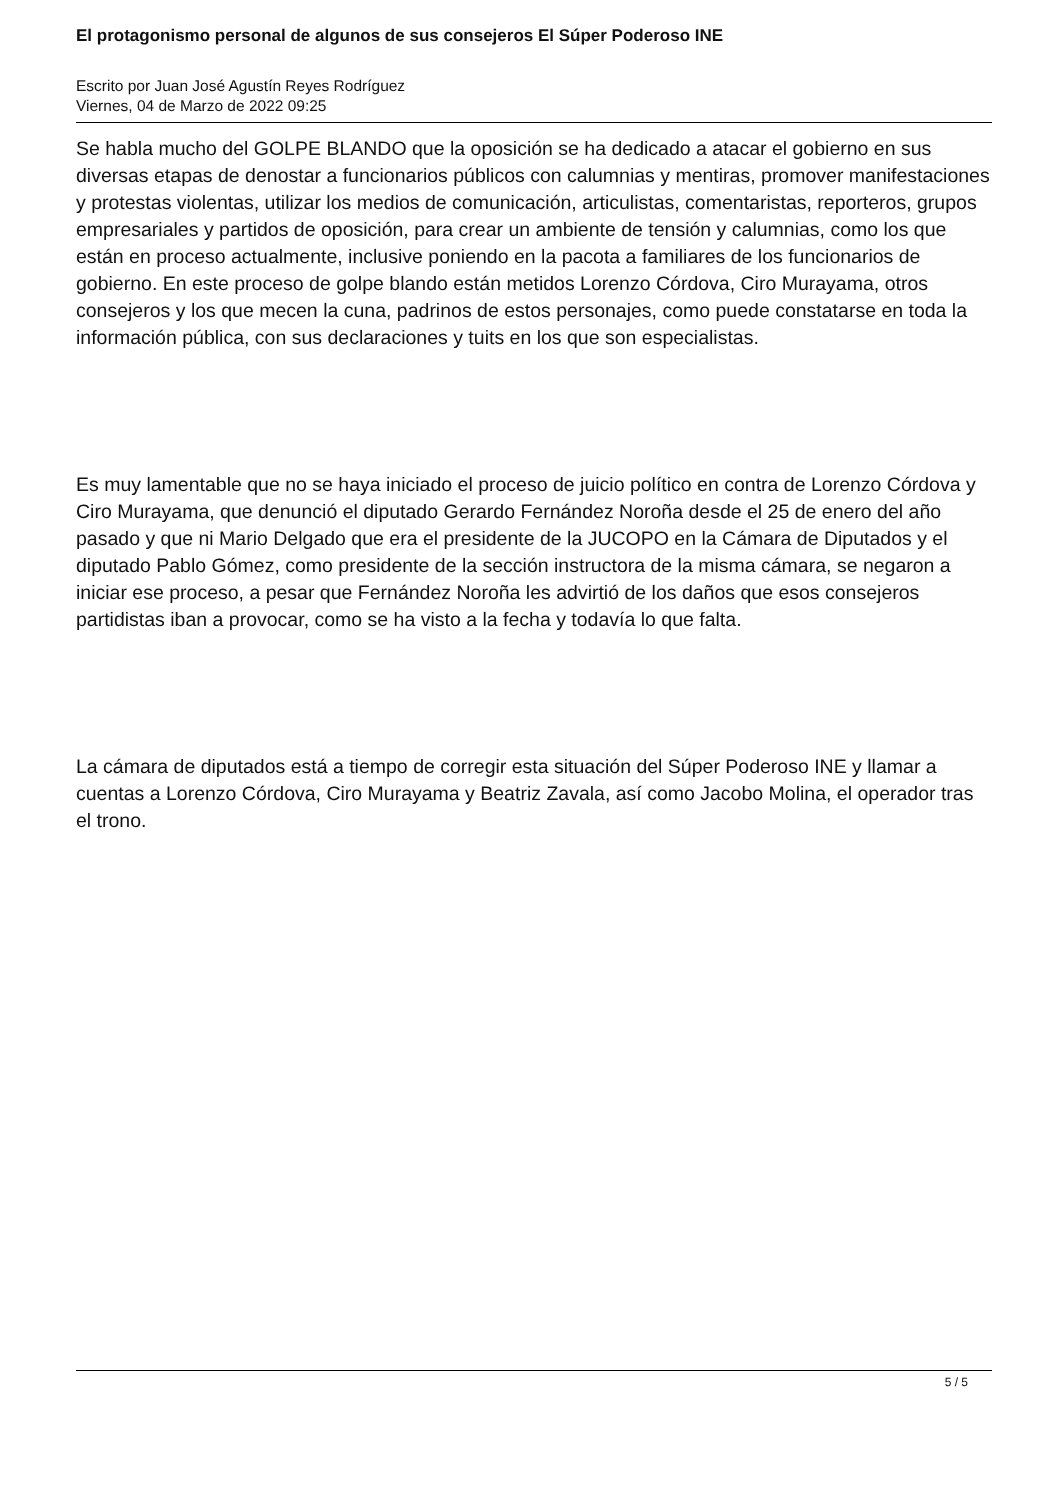El protagonismo personal de algunos de sus consejeros El Súper Poderoso INE
Escrito por Juan José Agustín Reyes Rodríguez
Viernes, 04 de Marzo de 2022 09:25
Se habla mucho del GOLPE BLANDO que la oposición se ha dedicado a atacar el gobierno en sus diversas etapas de denostar a funcionarios públicos con calumnias y mentiras, promover manifestaciones y protestas violentas, utilizar los medios de comunicación, articulistas, comentaristas, reporteros, grupos empresariales y partidos de oposición, para crear un ambiente de tensión y calumnias, como los que están en proceso actualmente, inclusive poniendo en la pacota a familiares de los funcionarios de gobierno. En este proceso de golpe blando están metidos Lorenzo Córdova, Ciro Murayama, otros consejeros y los que mecen la cuna, padrinos de estos personajes, como puede constatarse en toda la información pública, con sus declaraciones y tuits en los que son especialistas.
Es muy lamentable que no se haya iniciado el proceso de juicio político en contra de Lorenzo Córdova y Ciro Murayama, que denunció el diputado Gerardo Fernández Noroña desde el 25 de enero del año pasado y que ni Mario Delgado que era el presidente de la JUCOPO en la Cámara de Diputados y el diputado Pablo Gómez, como presidente de la sección instructora de la misma cámara, se negaron a iniciar ese proceso, a pesar que Fernández Noroña les advirtió de los daños que esos consejeros partidistas iban a provocar, como se ha visto a la fecha y todavía lo que falta.
La cámara de diputados está a tiempo de corregir esta situación del Súper Poderoso INE y llamar a cuentas a Lorenzo Córdova, Ciro Murayama y Beatriz Zavala, así como Jacobo Molina, el operador tras el trono.
5 / 5